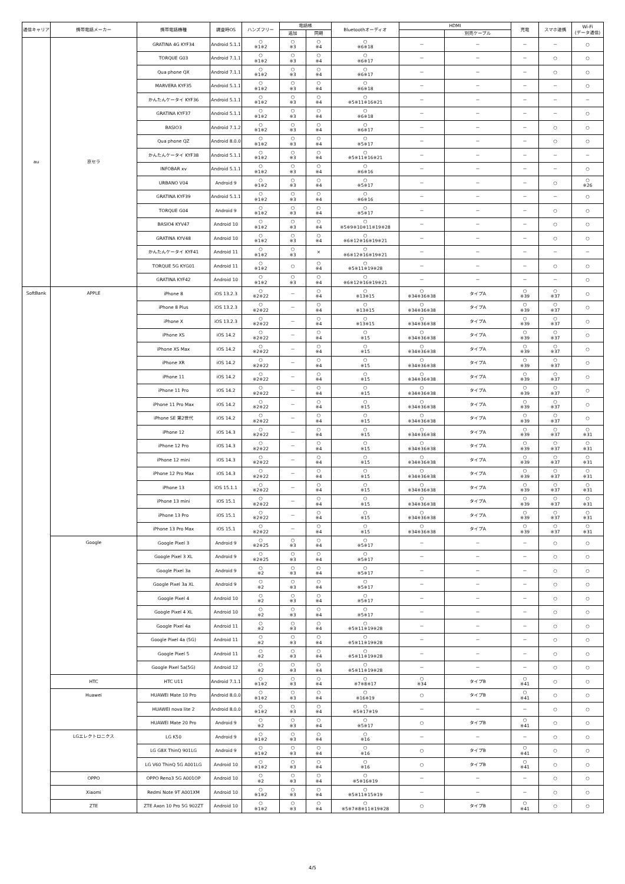| 通信キャリア | 携帯電話メーカー | 携帯電話機種 | 調査時OS | ハンズフリー | 電話帳 | | Bluetoothオーディオ | HDMI | | 充電 | スマホ連携 | Wi-Fi (データ通信) |
| --- | --- | --- | --- | --- | --- | --- | --- | --- | --- | --- | --- | --- |
| | | | | | 追加 | 同期 | | | 別売ケーブル | | | |
| au | 京セラ | GRATINA 4G KYF34 | Android 5.1.1 | ○ ※1※2 | ○ ※3 | ○ ※4 | ○ ※6※18 | － | － | － | － | ○ |
| | | TORQUE G03 | Android 7.1.1 | ○ ※1※2 | ○ ※3 | ○ ※4 | ○ ※6※17 | － | － | － | ○ | ○ |
| | | Qua phone QX | Android 7.1.1 | ○ ※1※2 | ○ ※3 | ○ ※4 | ○ ※6※17 | － | － | － | ○ | ○ |
| | | MARVERA KYF35 | Android 5.1.1 | ○ ※1※2 | ○ ※3 | ○ ※4 | ○ ※6※18 | － | － | － | － | ○ |
| | | かんたんケータイ KYF36 | Android 5.1.1 | ○ ※1※2 | ○ ※3 | ○ ※4 | ○ ※5※11※16※21 | － | － | － | － | － |
| | | GRATINA KYF37 | Android 5.1.1 | ○ ※1※2 | ○ ※3 | ○ ※4 | ○ ※6※18 | － | － | － | － | ○ |
| | | BASIO3 | Android 7.1.2 | ○ ※1※2 | ○ ※3 | ○ ※4 | ○ ※6※17 | － | － | － | ○ | ○ |
| | | Qua phone QZ | Android 8.0.0 | ○ ※1※2 | ○ ※3 | ○ ※4 | ○ ※5※17 | － | － | － | ○ | ○ |
| | | かんたんケータイ KYF38 | Android 5.1.1 | ○ ※1※2 | ○ ※3 | ○ ※4 | ○ ※5※11※16※21 | － | － | － | － | － |
| | | INFOBAR xv | Android 5.1.1 | ○ ※1※2 | ○ ※3 | ○ ※4 | ○ ※6※16 | － | － | － | － | ○ |
| | | URBANO V04 | Android 9 | ○ ※1※2 | ○ ※3 | ○ ※4 | ○ ※5※17 | － | － | － | ○ | ○ ※26 |
| | | GRATINA KYF39 | Android 5.1.1 | ○ ※1※2 | ○ ※3 | ○ ※4 | ○ ※6※16 | － | － | － | － | ○ |
| | | TORQUE G04 | Android 9 | ○ ※1※2 | ○ ※3 | ○ ※4 | ○ ※5※17 | － | － | － | ○ | ○ |
| | | BASIO4 KYV47 | Android 10 | ○ ※1※2 | ○ ※3 | ○ ※4 | ○ ※5※9※10※11※19※28 | － | － | － | ○ | ○ |
| | | GRATINA KYV48 | Android 10 | ○ ※1※2 | ○ ※3 | ○ ※4 | ○ ※6※12※16※19※21 | － | － | － | ○ | ○ |
| | | かんたんケータイ KYF41 | Android 11 | ○ ※1※2 | ○ ※3 | × | ○ ※6※12※16※19※21 | － | － | － | － | － |
| | | TORQUE 5G KYG01 | Android 11 | ○ ※1※2 | ○ | ○ ※4 | ○ ※5※11※19※28 | － | － | － | ○ | ○ |
| | | GRATINA KYF42 | Android 10 | ○ ※1※2 | ○ ※3 | ○ ※4 | ○ ※6※12※16※19※21 | － | － | － | － | ○ |
| SoftBank | APPLE | iPhone 8 | iOS 13.2.3 | ○ ※2※22 | － | ○ ※4 | ○ ※13※15 | ○ ※34※36※38 | タイプA | ○ ※39 | ○ ※37 | ○ |
| | | iPhone 8 Plus | iOS 13.2.3 | ○ ※2※22 | － | ○ ※4 | ○ ※13※15 | ○ ※34※36※38 | タイプA | ○ ※39 | ○ ※37 | ○ |
| | | iPhone X | iOS 13.2.3 | ○ ※2※22 | － | ○ ※4 | ○ ※13※15 | ○ ※34※36※38 | タイプA | ○ ※39 | ○ ※37 | ○ |
| | | iPhone XS | iOS 14.2 | ○ ※2※22 | － | ○ ※4 | ○ ※15 | ○ ※34※36※38 | タイプA | ○ ※39 | ○ ※37 | ○ |
| | | iPhone XS Max | iOS 14.2 | ○ ※2※22 | － | ○ ※4 | ○ ※15 | ○ ※34※36※38 | タイプA | ○ ※39 | ○ ※37 | ○ |
| | | iPhone XR | iOS 14.2 | ○ ※2※22 | － | ○ ※4 | ○ ※15 | ○ ※34※36※38 | タイプA | ○ ※39 | ○ ※37 | ○ |
| | | iPhone 11 | iOS 14.2 | ○ ※2※22 | － | ○ ※4 | ○ ※15 | ○ ※34※36※38 | タイプA | ○ ※39 | ○ ※37 | ○ |
| | | iPhone 11 Pro | iOS 14.2 | ○ ※2※22 | － | ○ ※4 | ○ ※15 | ○ ※34※36※38 | タイプA | ○ ※39 | ○ ※37 | ○ |
| | | iPhone 11 Pro Max | iOS 14.2 | ○ ※2※22 | － | ○ ※4 | ○ ※15 | ○ ※34※36※38 | タイプA | ○ ※39 | ○ ※37 | ○ |
| | | iPhone SE 第2世代 | iOS 14.2 | ○ ※2※22 | － | ○ ※4 | ○ ※15 | ○ ※34※36※38 | タイプA | ○ ※39 | ○ ※37 | ○ |
| | | iPhone 12 | iOS 14.3 | ○ ※2※22 | － | ○ ※4 | ○ ※15 | ○ ※34※36※38 | タイプA | ○ ※39 | ○ ※37 | ○ ※31 |
| | | iPhone 12 Pro | iOS 14.3 | ○ ※2※22 | － | ○ ※4 | ○ ※15 | ○ ※34※36※38 | タイプA | ○ ※39 | ○ ※37 | ○ ※31 |
| | | iPhone 12 mini | iOS 14.3 | ○ ※2※22 | － | ○ ※4 | ○ ※15 | ○ ※34※36※38 | タイプA | ○ ※39 | ○ ※37 | ○ ※31 |
| | | iPhone 12 Pro Max | iOS 14.3 | ○ ※2※22 | － | ○ ※4 | ○ ※15 | ○ ※34※36※38 | タイプA | ○ ※39 | ○ ※37 | ○ ※31 |
| | | iPhone 13 | iOS 15.1.1 | ○ ※2※22 | － | ○ ※4 | ○ ※15 | ○ ※34※36※38 | タイプA | ○ ※39 | ○ ※37 | ○ ※31 |
| | | iPhone 13 mini | iOS 15.1 | ○ ※2※22 | － | ○ ※4 | ○ ※15 | ○ ※34※36※38 | タイプA | ○ ※39 | ○ ※37 | ○ ※31 |
| | | iPhone 13 Pro | iOS 15.1 | ○ ※2※22 | － | ○ ※4 | ○ ※15 | ○ ※34※36※38 | タイプA | ○ ※39 | ○ ※37 | ○ ※31 |
| | | iPhone 13 Pro Max | iOS 15.1 | ○ ※2※22 | － | ○ ※4 | ○ ※15 | ○ ※34※36※38 | タイプA | ○ ※39 | ○ ※37 | ○ ※31 |
| | Google | Google Pixel 3 | Android 9 | ○ ※2※25 | ○ ※3 | ○ ※4 | ○ ※5※17 | － | － | － | ○ | ○ |
| | | Google Pixel 3 XL | Android 9 | ○ ※2※25 | ○ ※3 | ○ ※4 | ○ ※5※17 | － | － | － | ○ | ○ |
| | | Google Pixel 3a | Android 9 | ○ ※2 | ○ ※3 | ○ ※4 | ○ ※5※17 | － | － | － | ○ | ○ |
| | | Google Pixel 3a XL | Android 9 | ○ ※2 | ○ ※3 | ○ ※4 | ○ ※5※17 | － | － | － | ○ | ○ |
| | | Google Pixel 4 | Android 10 | ○ ※2 | ○ ※3 | ○ ※4 | ○ ※5※17 | － | － | － | ○ | ○ |
| | | Google Pixel 4 XL | Android 10 | ○ ※2 | ○ ※3 | ○ ※4 | ○ ※5※17 | － | － | － | ○ | ○ |
| | | Google Pixel 4a | Android 11 | ○ ※2 | ○ ※3 | ○ ※4 | ○ ※5※11※19※28 | － | － | － | ○ | ○ |
| | | Google Pixel 4a (5G) | Android 11 | ○ ※2 | ○ ※3 | ○ ※4 | ○ ※5※11※19※28 | － | － | － | ○ | ○ |
| | | Google Pixel 5 | Android 11 | ○ ※2 | ○ ※3 | ○ ※4 | ○ ※5※11※19※28 | － | － | － | ○ | ○ |
| | | Google Pixel 5a(5G) | Android 12 | ○ ※2 | ○ ※3 | ○ ※4 | ○ ※5※11※19※28 | － | － | － | ○ | ○ |
| | HTC | HTC U11 | Android 7.1.1 | ○ ※1※2 | ○ ※3 | ○ ※4 | ○ ※7※8※17 | ○ ※34 | タイプB | ○ ※41 | ○ | ○ |
| | Huawei | HUAWEI Mate 10 Pro | Android 8.0.0 | ○ ※1※2 | ○ ※3 | ○ ※4 | ○ ※16※19 | ○ | タイプB | ○ ※41 | ○ | ○ |
| | | HUAWEI nova lite 2 | Android 8.0.0 | ○ ※1※2 | ○ ※3 | ○ ※4 | ○ ※5※17※19 | － | － | － | ○ | ○ |
| | | HUAWEI Mate 20 Pro | Android 9 | ○ ※2 | ○ ※3 | ○ ※4 | ○ ※5※17 | ○ | タイプB | ○ ※41 | ○ | ○ |
| | LGエレクトロニクス | LG K50 | Android 9 | ○ ※1※2 | ○ ※3 | ○ ※4 | ○ ※16 | － | － | － | ○ | ○ |
| | | LG G8X ThinQ 901LG | Android 9 | ○ ※1※2 | ○ ※3 | ○ ※4 | ○ ※16 | ○ | タイプB | ○ ※41 | ○ | ○ |
| | | LG V60 ThinQ 5G A001LG | Android 10 | ○ ※1※2 | ○ ※3 | ○ ※4 | ○ ※16 | ○ | タイプB | ○ ※41 | ○ | ○ |
| | OPPO | OPPO Reno3 5G A001OP | Android 10 | ○ ※2 | ○ ※3 | ○ ※4 | ○ ※5※16※19 | － | － | － | ○ | ○ |
| | Xiaomi | Redmi Note 9T A001XM | Android 10 | ○ ※1※2 | ○ ※3 | ○ ※4 | ○ ※5※11※15※19 | － | － | － | ○ | ○ |
| | ZTE | ZTE Axon 10 Pro 5G 902ZT | Android 10 | ○ ※1※2 | ○ ※3 | ○ ※4 | ○ ※5※7※8※11※19※28 | ○ | タイプB | ○ ※41 | ○ | ○ |
4/5